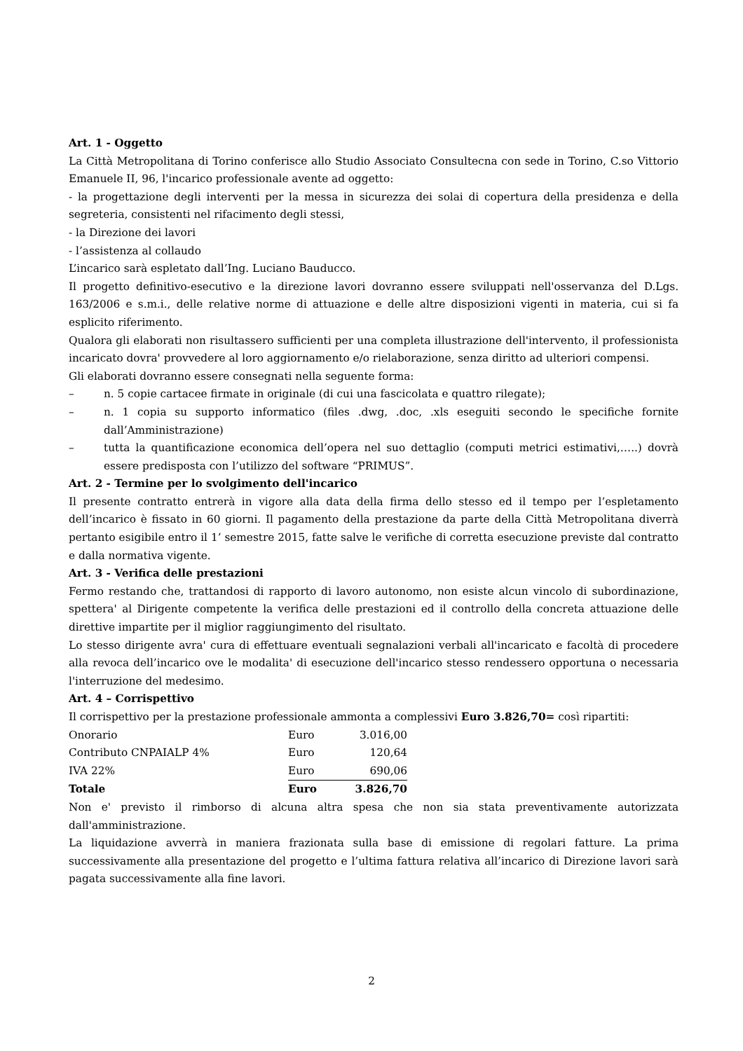Art. 1 - Oggetto
La Città Metropolitana di Torino conferisce allo Studio Associato Consultecna con sede in Torino, C.so Vittorio Emanuele II, 96, l'incarico professionale avente ad oggetto:
- la progettazione degli interventi per la messa in sicurezza dei solai di copertura della presidenza e della segreteria, consistenti nel rifacimento degli stessi,
- la Direzione dei lavori
- l’assistenza al collaudo
L’incarico sarà espletato dall’Ing. Luciano Bauducco.
Il progetto definitivo-esecutivo e la direzione lavori dovranno essere sviluppati nell'osservanza del D.Lgs. 163/2006 e s.m.i., delle relative norme di attuazione e delle altre disposizioni vigenti in materia, cui si fa esplicito riferimento.
Qualora gli elaborati non risultassero sufficienti per una completa illustrazione dell'intervento, il professionista incaricato dovra' provvedere al loro aggiornamento e/o rielaborazione, senza diritto ad ulteriori compensi.
Gli elaborati dovranno essere consegnati nella seguente forma:
– n. 5 copie cartacee firmate in originale (di cui una fascicolata e quattro rilegate);
– n. 1 copia su supporto informatico (files .dwg, .doc, .xls eseguiti secondo le specifiche fornite dall’Amministrazione)
– tutta la quantificazione economica dell’opera nel suo dettaglio (computi metrici estimativi,…..) dovrà essere predisposta con l’utilizzo del software “PRIMUS”.
Art. 2 - Termine per lo svolgimento dell'incarico
Il presente contratto entrerà in vigore alla data della firma dello stesso ed il tempo per l’espletamento dell’incarico è fissato in 60 giorni. Il pagamento della prestazione da parte della Città Metropolitana diverrà pertanto esigibile entro il 1’ semestre 2015, fatte salve le verifiche di corretta esecuzione previste dal contratto e dalla normativa vigente.
Art. 3 - Verifica delle prestazioni
Fermo restando che, trattandosi di rapporto di lavoro autonomo, non esiste alcun vincolo di subordinazione, spettera' al Dirigente competente la verifica delle prestazioni ed il controllo della concreta attuazione delle direttive impartite per il miglior raggiungimento del risultato.
Lo stesso dirigente avra' cura di effettuare eventuali segnalazioni verbali all'incaricato e facoltà di procedere alla revoca dell’incarico ove le modalita' di esecuzione dell'incarico stesso rendessero opportuna o necessaria l'interruzione del medesimo.
Art. 4 – Corrispettivo
Il corrispettivo per la prestazione professionale ammonta a complessivi Euro 3.826,70= così ripartiti:
| Onorario | Euro | 3.016,00 |
| Contributo CNPAIALP 4% | Euro | 120,64 |
| IVA 22% | Euro | 690,06 |
| Totale | Euro | 3.826,70 |
Non e' previsto il rimborso di alcuna altra spesa che non sia stata preventivamente autorizzata dall'amministrazione.
La liquidazione avverrà in maniera frazionata sulla base di emissione di regolari fatture. La prima successivamente alla presentazione del progetto e l’ultima fattura relativa all’incarico di Direzione lavori sarà pagata successivamente alla fine lavori.
2